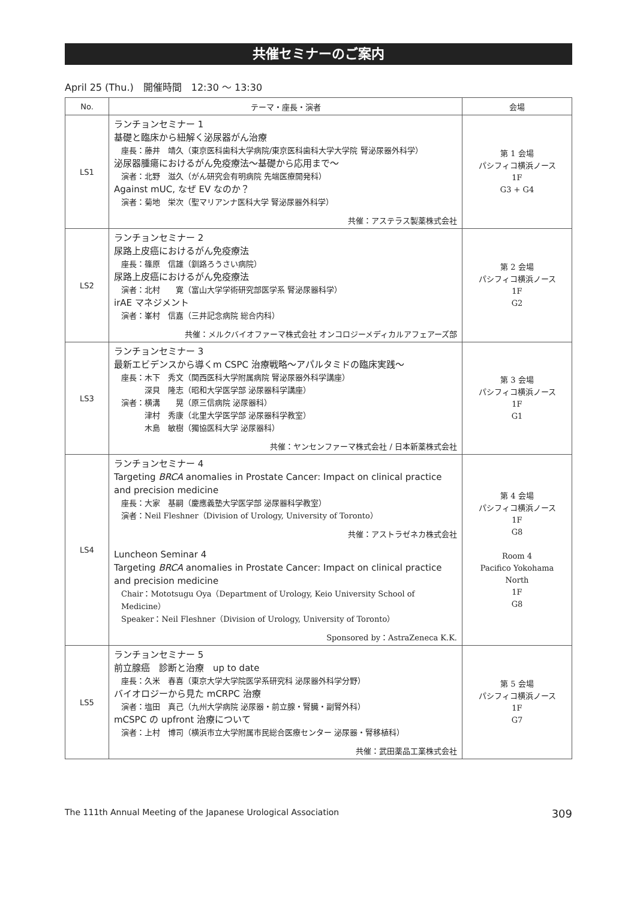共催セミナーのご案内
April 25 (Thu.)　開催時間　12:30 〜 13:30
| No. | テーマ・座長・演者 | 会場 |
| --- | --- | --- |
| LS1 | ランチョンセミナー 1 基礎と臨床から紐解く泌尿器がん治療 座長：藤井 靖久（東京医科歯科大学病院/東京医科歯科大学大学院 腎泌尿器外科学） 泌尿器腫瘍におけるがん免疫療法〜基礎から応用まで〜 演者：北野 滋久（がん研究会有明病院 先端医療開発科） Against mUC, なぜ EV なのか？ 演者：菊地 栄次（聖マリアンナ医科大学 腎泌尿器外科学） 共催：アステラス製薬株式会社 | 第 1 会場 パシフィコ横浜ノース 1F G3 + G4 |
| LS2 | ランチョンセミナー 2 尿路上皮癌におけるがん免疫療法 座長：篠原 信雄（釧路ろうさい病院） 尿路上皮癌におけるがん免疫療法 演者：北村 寛（富山大学学術研究部医学系 腎泌尿器科学） irAE マネジメント 演者：峯村 信嘉（三井記念病院 総合内科） 共催：メルクバイオファーマ株式会社 オンコロジーメディカルアフェアーズ部 | 第 2 会場 パシフィコ横浜ノース 1F G2 |
| LS3 | ランチョンセミナー 3 最新エビデンスから導くm CSPC 治療戦略〜アパルタミドの臨床実践〜 座長：木下 秀文（関西医科大学附属病院 腎泌尿器外科学講座） 深貝 隆志（昭和大学医学部 泌尿器科学講座） 演者：横溝 晃（原三信病院 泌尿器科） 津村 秀康（北里大学医学部 泌尿器科学教室） 木島 敏樹（獨協医科大学 泌尿器科） 共催：ヤンセンファーマ株式会社 / 日本新薬株式会社 | 第 3 会場 パシフィコ横浜ノース 1F G1 |
| LS4 | ランチョンセミナー 4 Targeting BRCA anomalies in Prostate Cancer: Impact on clinical practice and precision medicine 座長：大家 基嗣（慶應義塾大学医学部 泌尿器科学教室） 演者：Neil Fleshner（Division of Urology, University of Toronto） 共催：アストラゼネカ株式会社 Luncheon Seminar 4 Targeting BRCA anomalies in Prostate Cancer: Impact on clinical practice and precision medicine Chair：Mototsugu Oya（Department of Urology, Keio University School of Medicine） Speaker：Neil Fleshner（Division of Urology, University of Toronto） Sponsored by：AstraZeneca K.K. | 第 4 会場 パシフィコ横浜ノース 1F G8 Room 4 Pacifico Yokohama North 1F G8 |
| LS5 | ランチョンセミナー 5 前立腺癌 診断と治療 up to date 座長：久米 春喜（東京大学大学院医学系研究科 泌尿器外科学分野） バイオロジーから見た mCRPC 治療 演者：塩田 真己（九州大学病院 泌尿器・前立腺・腎臓・副腎外科） mCSPC の upfront 治療について 演者：上村 博司（横浜市立大学附属市民総合医療センター 泌尿器・腎移植科） 共催：武田薬品工業株式会社 | 第 5 会場 パシフィコ横浜ノース 1F G7 |
The 111th Annual Meeting of the Japanese Urological Association 309